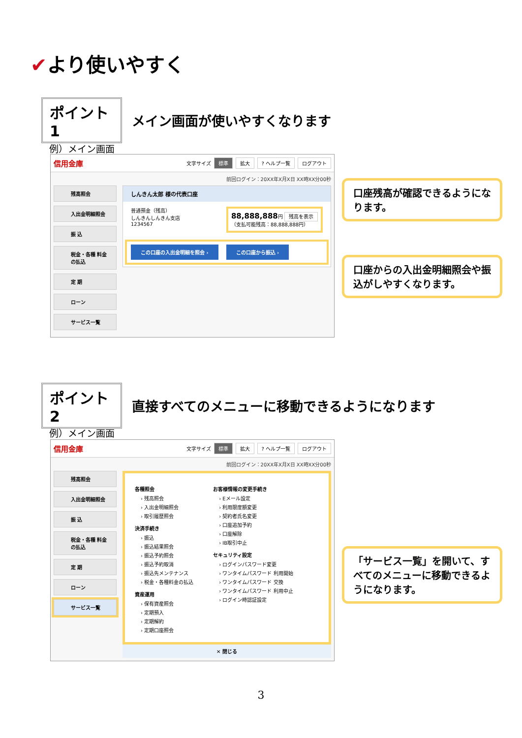✔より使いやすく
ポイント1
メイン画面が使いやすくなります
例）メイン画面
信用金庫
文字サイズ 標準 拡大? ヘルプ一覧 ログアウト
前回ログイン：20XX年X月X日 XX時XX分00秒
残高照会
入出金明細照会
振 込
税金・各種 料金の払込
定 期
ローン
サービス一覧
しんきん太郎 様の代表口座
普通預金（残高）
しんきんしんきん支店
1234567
88,888,888円 残高を表示
（支払可能残高：88,888,888円）
この口座の入出金明細を照会 › この口座から振込 ›
口座残高が確認できるようになります。
口座からの入出金明細照会や振込がしやすくなります。
ポイント2
直接すべてのメニューに移動できるようになります
例）メイン画面
信用金庫
文字サイズ 標準 拡大? ヘルプ一覧 ログアウト
前回ログイン：20XX年X月X日 XX時XX分00秒
残高照会
入出金明細照会
振 込
税金・各種 料金の払込
定 期
ローン
サービス一覧
各種照会
› 残高照会
› 入出金明細照会
› 取引履歴照会
決済手続き
› 振込
› 振込結果照会
› 振込予約照会
› 振込予約取消
› 振込先メンテナンス
› 税金・各種料金の払込
資産運用
› 保有資産照会
› 定期預入
› 定期解約
› 定期口座照会
お客様情報の変更手続き
› Eメール設定
› 利用限度額変更
› 契約者氏名変更
› 口座追加予約
› 口座解除
› IB取引中止
セキュリティ設定
› ログインパスワード変更
› ワンタイムパスワード 利用開始
› ワンタイムパスワード 交換
› ワンタイムパスワード 利用中止
› ログイン時認証設定
✕ 閉じる
「サービス一覧」を開いて、すべてのメニューに移動できるようになります。
3